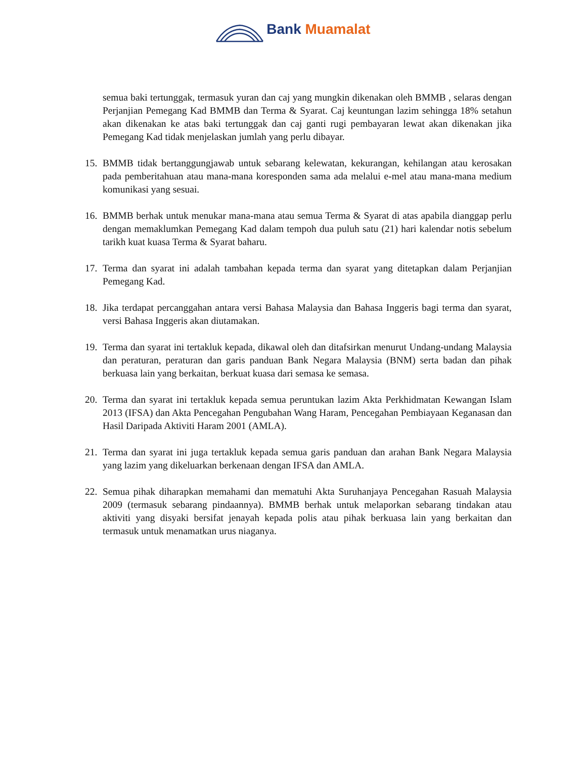Bank Muamalat
semua baki tertunggak, termasuk yuran dan caj yang mungkin dikenakan oleh BMMB , selaras dengan Perjanjian Pemegang Kad BMMB dan Terma & Syarat. Caj keuntungan lazim sehingga 18% setahun akan dikenakan ke atas baki tertunggak dan caj ganti rugi pembayaran lewat akan dikenakan jika Pemegang Kad tidak menjelaskan jumlah yang perlu dibayar.
15.
BMMB tidak bertanggungjawab untuk sebarang kelewatan, kekurangan, kehilangan atau kerosakan pada pemberitahuan atau mana-mana koresponden sama ada melalui e-mel atau mana-mana medium komunikasi yang sesuai.
16.
BMMB berhak untuk menukar mana-mana atau semua Terma & Syarat di atas apabila dianggap perlu dengan memaklumkan Pemegang Kad dalam tempoh dua puluh satu (21) hari kalendar notis sebelum tarikh kuat kuasa Terma & Syarat baharu.
17.
Terma dan syarat ini adalah tambahan kepada terma dan syarat yang ditetapkan dalam Perjanjian Pemegang Kad.
18.
Jika terdapat percanggahan antara versi Bahasa Malaysia dan Bahasa Inggeris bagi terma dan syarat, versi Bahasa Inggeris akan diutamakan.
19.
Terma dan syarat ini tertakluk kepada, dikawal oleh dan ditafsirkan menurut Undang-undang Malaysia dan peraturan, peraturan dan garis panduan Bank Negara Malaysia (BNM) serta badan dan pihak berkuasa lain yang berkaitan, berkuat kuasa dari semasa ke semasa.
20.
Terma dan syarat ini tertakluk kepada semua peruntukan lazim Akta Perkhidmatan Kewangan Islam 2013 (IFSA) dan Akta Pencegahan Pengubahan Wang Haram, Pencegahan Pembiayaan Keganasan dan Hasil Daripada Aktiviti Haram 2001 (AMLA).
21.
Terma dan syarat ini juga tertakluk kepada semua garis panduan dan arahan Bank Negara Malaysia yang lazim yang dikeluarkan berkenaan dengan IFSA dan AMLA.
22.
Semua pihak diharapkan memahami dan mematuhi Akta Suruhanjaya Pencegahan Rasuah Malaysia 2009 (termasuk sebarang pindaannya). BMMB berhak untuk melaporkan sebarang tindakan atau aktiviti yang disyaki bersifat jenayah kepada polis atau pihak berkuasa lain yang berkaitan dan termasuk untuk menamatkan urus niaganya.